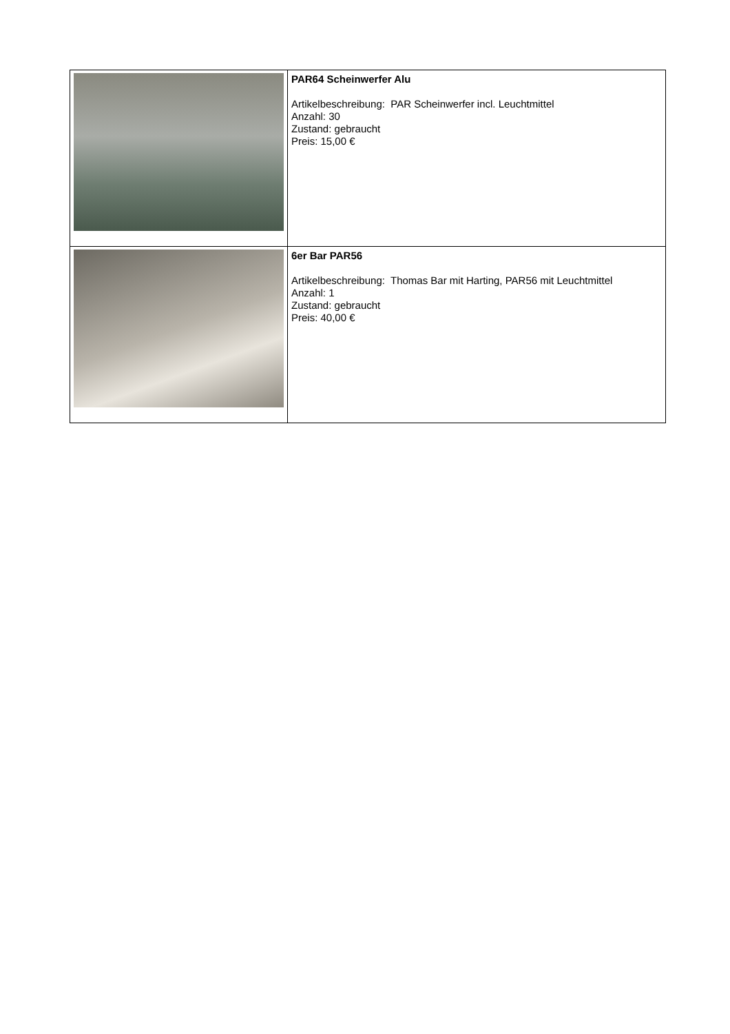| | PAR64 Scheinwerfer Alu Artikelbeschreibung: PAR Scheinwerfer incl. Leuchtmittel Anzahl: 30 Zustand: gebraucht Preis: 15,00 € |
| | 6er Bar PAR56 Artikelbeschreibung: Thomas Bar mit Harting, PAR56 mit Leuchtmittel Anzahl: 1 Zustand: gebraucht Preis: 40,00 € |